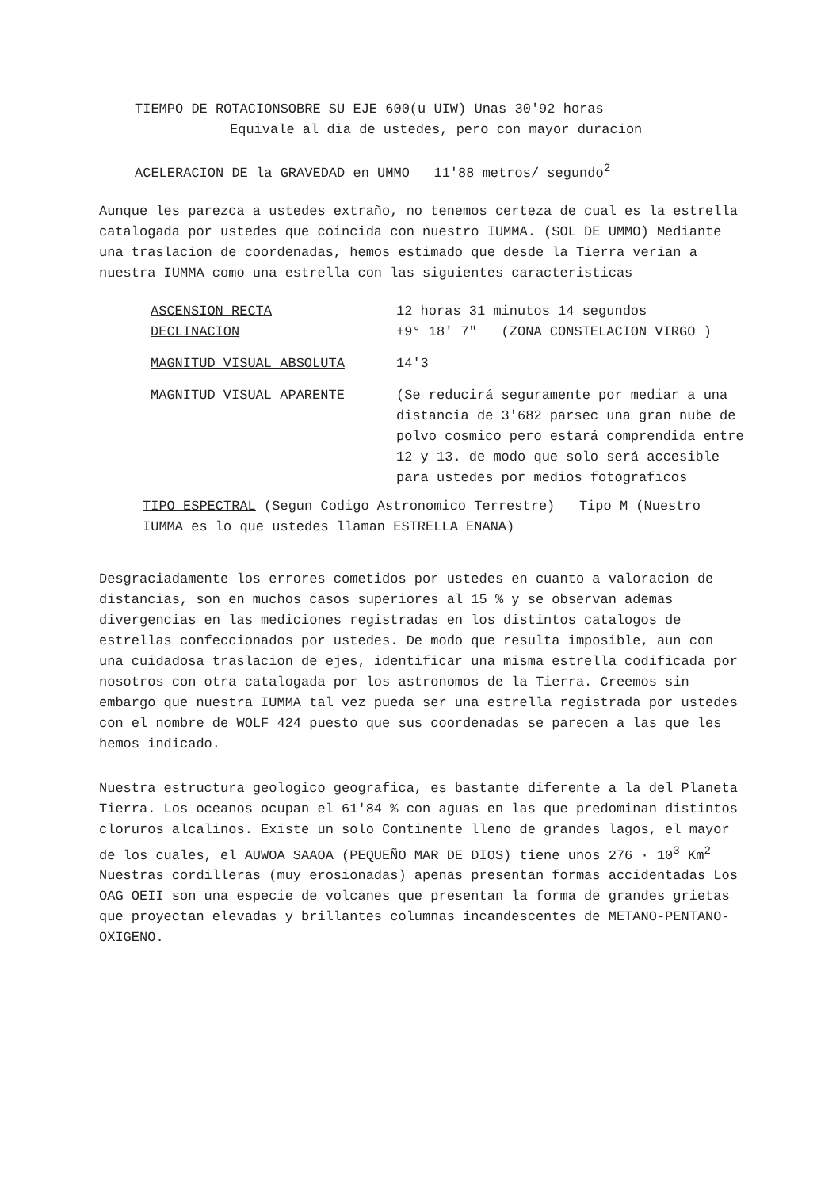TIEMPO DE ROTACIONSOBRE SU EJE 600(u UIW) Unas 30'92 horas
Equivale al dia de ustedes, pero con mayor duracion
ACELERACION DE la GRAVEDAD en UMMO 11'88 metros/ segundo<sup>2</sup>
Aunque les parezca a ustedes extraño, no tenemos certeza de cual es la estrella catalogada por ustedes que coincida con nuestro IUMMA. (SOL DE UMMO) Mediante una traslacion de coordenadas, hemos estimado que desde la Tierra verian a nuestra IUMMA como una estrella con las siguientes caracteristicas
ASCENSION RECTA 12 horas 31 minutos 14 segundos
DECLINACION +9° 18' 7" (ZONA CONSTELACION VIRGO )
MAGNITUD VISUAL ABSOLUTA 14'3
MAGNITUD VISUAL APARENTE (Se reducirá seguramente por mediar a una distancia de 3'682 parsec una gran nube de polvo cosmico pero estará comprendida entre 12 y 13. de modo que solo será accesible para ustedes por medios fotograficos
TIPO ESPECTRAL (Segun Codigo Astronomico Terrestre) Tipo M (Nuestro IUMMA es lo que ustedes llaman ESTRELLA ENANA)
Desgraciadamente los errores cometidos por ustedes en cuanto a valoracion de distancias, son en muchos casos superiores al 15 % y se observan ademas divergencias en las mediciones registradas en los distintos catalogos de estrellas confeccionados por ustedes. De modo que resulta imposible, aun con una cuidadosa traslacion de ejes, identificar una misma estrella codificada por nosotros con otra catalogada por los astronomos de la Tierra. Creemos sin embargo que nuestra IUMMA tal vez pueda ser una estrella registrada por ustedes con el nombre de WOLF 424 puesto que sus coordenadas se parecen a las que les hemos indicado.
Nuestra estructura geologico geografica, es bastante diferente a la del Planeta Tierra. Los oceanos ocupan el 61'84 % con aguas en las que predominan distintos cloruros alcalinos. Existe un solo Continente lleno de grandes lagos, el mayor de los cuales, el AUWOA SAAOA (PEQUEÑO MAR DE DIOS) tiene unos 276 · 10<sup>3</sup> Km<sup>2</sup> Nuestras cordilleras (muy erosionadas) apenas presentan formas accidentadas Los OAG OEII son una especie de volcanes que presentan la forma de grandes grietas que proyectan elevadas y brillantes columnas incandescentes de METANO-PENTANO-OXIGENO.